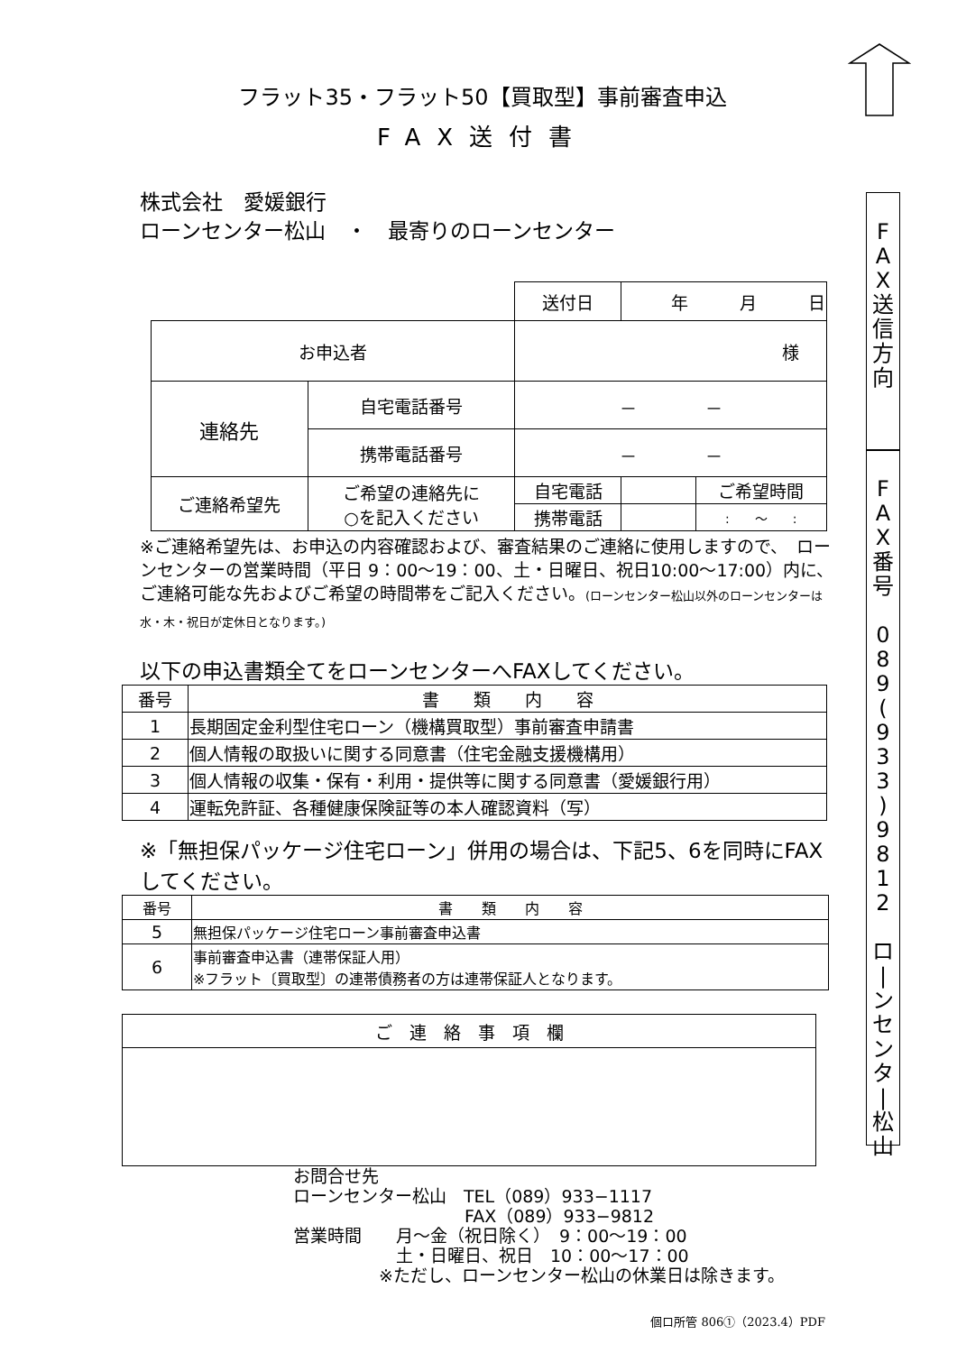フラット35・フラット50【買取型】事前審査申込
FAX送付書
株式会社　愛媛銀行
ローンセンター松山　・　最寄りのローンセンター
| | | 送付日 | 年 月 日 | |
| お申込者 | | 様 | | |
| 連絡先 | 自宅電話番号 | － － | | |
| | 携帯電話番号 | － － | | |
| ご連絡希望先 | ご希望の連絡先に ○を記入ください | 自宅電話 | | ご希望時間 |
| | | 携帯電話 | | : ～ : |
※ご連絡希望先は、お申込の内容確認および、審査結果のご連絡に使用しますので、　ローンセンターの営業時間（平日 9：00～19：00、土・日曜日、祝日10:00～17:00）内に、ご連絡可能な先およびご希望の時間帯をご記入ください。(ローンセンター松山以外のローンセンターは水・木・祝日が定休日となります。)
以下の申込書類全てをローンセンターへFAXしてください。
| 番号 | 書 類 内 容 |
| --- | --- |
| 1 | 長期固定金利型住宅ローン（機構買取型）事前審査申請書 |
| 2 | 個人情報の取扱いに関する同意書（住宅金融支援機構用） |
| 3 | 個人情報の収集・保有・利用・提供等に関する同意書（愛媛銀行用） |
| 4 | 運転免許証、各種健康保険証等の本人確認資料（写） |
※「無担保パッケージ住宅ローン」併用の場合は、下記5、6を同時にFAXしてください。
| 番号 | 書 類 内 容 |
| --- | --- |
| 5 | 無担保パッケージ住宅ローン事前審査申込書 |
| 6 | 事前審査申込書（連帯保証人用） ※フラット〔買取型〕の連帯債務者の方は連帯保証人となります。 |
| ご 連 絡 事 項 欄 |
| --- |
お問合せ先
ローンセンター松山　TEL（089）933−1117
　　　　　　　　　　FAX（089）933−9812
営業時間　　月～金（祝日除く）　9：00～19：00
　　　　　　土・日曜日、祝日　10：00～17：00
　　　　　※ただし、ローンセンター松山の休業日は除きます。
個ロ所管 806①（2023.4）PDF
F
A
X
送
信
方
向
F
A
X
番
号
0
8
9
(
9
3
3
)
9
8
1
2
ロ
|
ン
セ
ン
タ
|
松
山